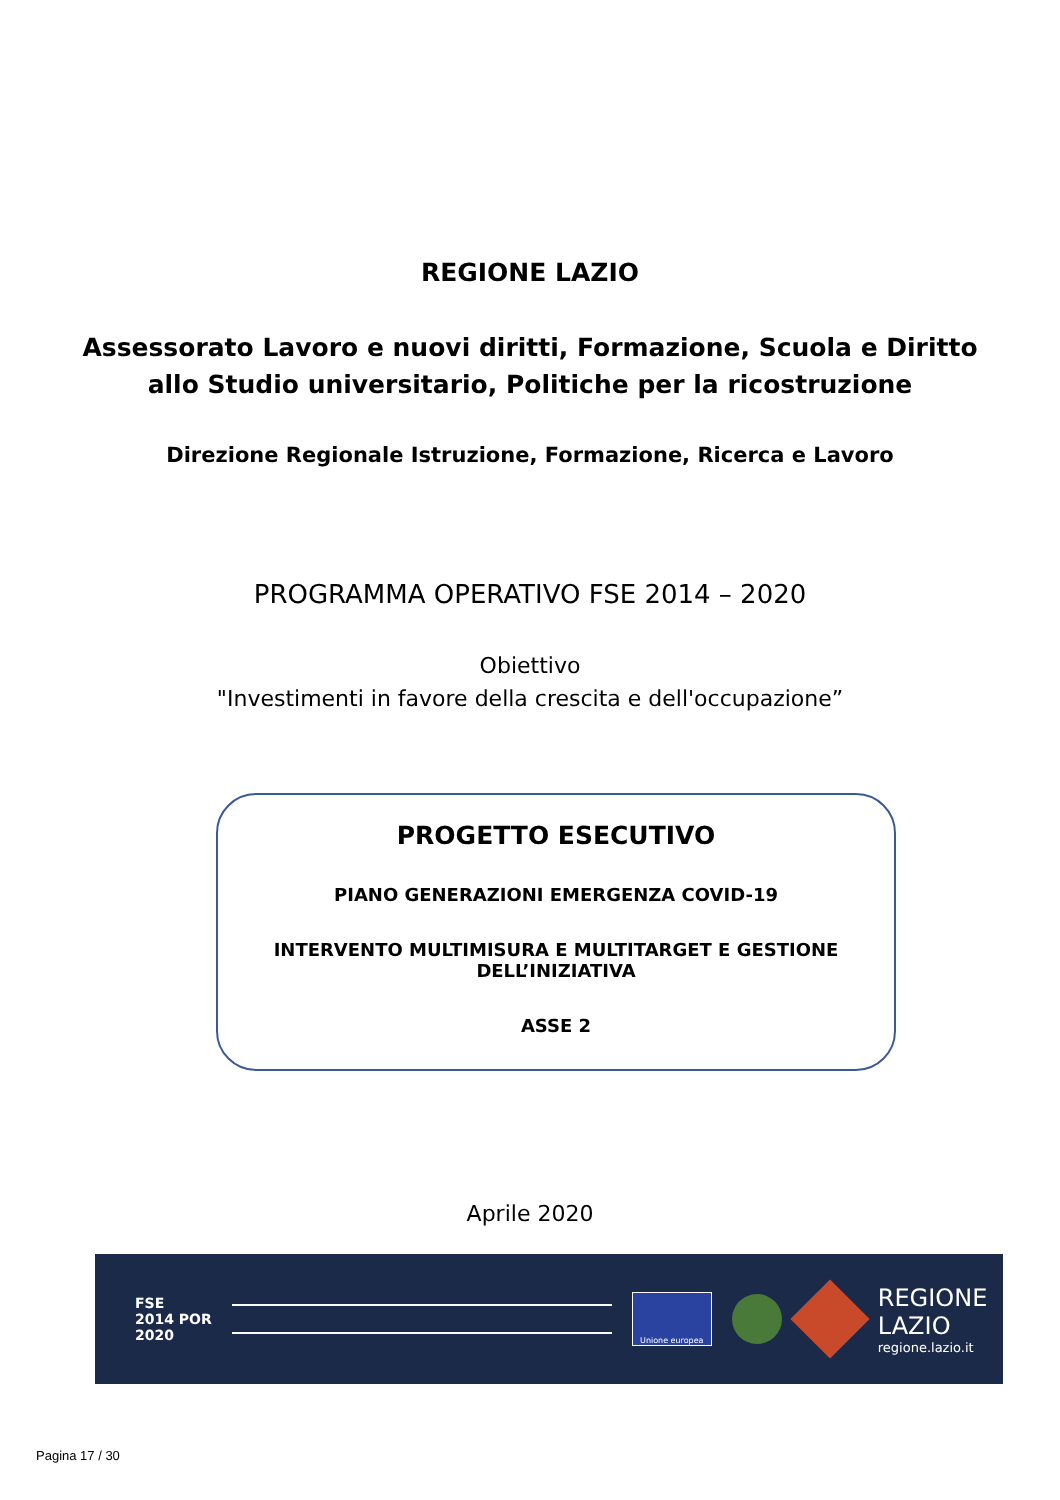REGIONE LAZIO
Assessorato Lavoro e nuovi diritti, Formazione, Scuola e Diritto
allo Studio universitario, Politiche per la ricostruzione
Direzione Regionale Istruzione, Formazione, Ricerca e Lavoro
PROGRAMMA OPERATIVO FSE 2014 – 2020
Obiettivo
"Investimenti in favore della crescita e dell'occupazione”
PROGETTO ESECUTIVO
PIANO GENERAZIONI EMERGENZA COVID-19
INTERVENTO MULTIMISURA E MULTITARGET E GESTIONE
DELL’INIZIATIVA
ASSE 2
Aprile 2020
FSE
2014 POR
2020
Unione europea
REGIONE
LAZIO
regione.lazio.it
Pagina 17 / 30